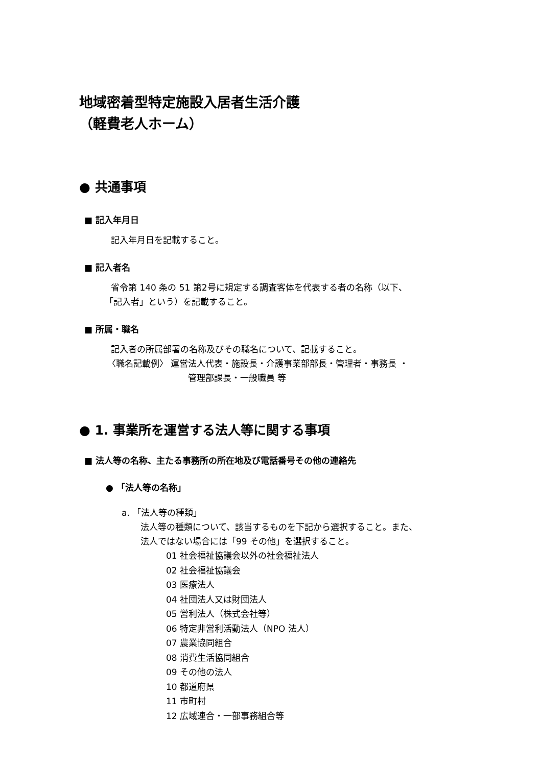地域密着型特定施設入居者生活介護
（軽費老人ホーム）
● 共通事項
■ 記入年月日
記入年月日を記載すること。
■ 記入者名
省令第 140 条の 51 第2号に規定する調査客体を代表する者の名称（以下、
「記入者」という）を記載すること。
■ 所属・職名
記入者の所属部署の名称及びその職名について、記載すること。
〈職名記載例〉 運営法人代表・施設長・介護事業部部長・管理者・事務長 ・
管理部課長・一般職員 等
● 1. 事業所を運営する法人等に関する事項
■ 法人等の名称、主たる事務所の所在地及び電話番号その他の連絡先
● 「法人等の名称」
a. 「法人等の種類」
法人等の種類について、該当するものを下記から選択すること。また、
法人ではない場合には「99 その他」を選択すること。
01 社会福祉協議会以外の社会福祉法人
02 社会福祉協議会
03 医療法人
04 社団法人又は財団法人
05 営利法人（株式会社等）
06 特定非営利活動法人（NPO 法人）
07 農業協同組合
08 消費生活協同組合
09 その他の法人
10 都道府県
11 市町村
12 広域連合・一部事務組合等